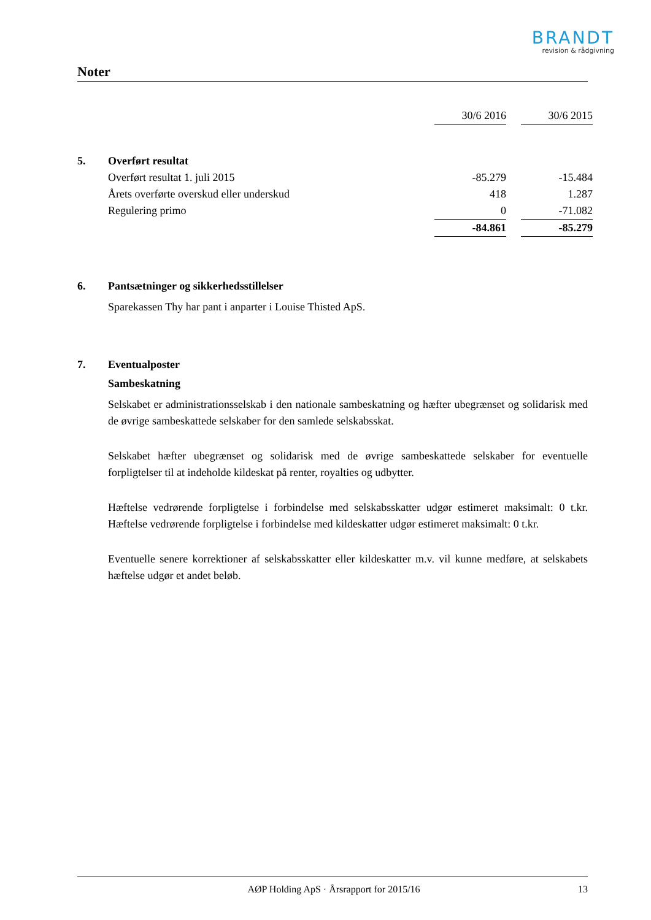BRANDT
revision & rådgivning
Noter
| | | 30/6 2016 | | 30/6 2015 |
| --- | --- | --- | --- | --- |
| 5. | Overført resultat | | | |
| | Overført resultat 1. juli 2015 | -85.279 | | -15.484 |
| | Årets overførte overskud eller underskud | 418 | | 1.287 |
| | Regulering primo | 0 | | -71.082 |
| | | -84.861 | | -85.279 |
6. Pantsætninger og sikkerhedsstillelser
Sparekassen Thy har pant i anparter i Louise Thisted ApS.
7. Eventualposter
Sambeskatning
Selskabet er administrationsselskab i den nationale sambeskatning og hæfter ubegrænset og solidarisk med de øvrige sambeskattede selskaber for den samlede selskabsskat.
Selskabet hæfter ubegrænset og solidarisk med de øvrige sambeskattede selskaber for eventuelle forpligtelser til at indeholde kildeskat på renter, royalties og udbytter.
Hæftelse vedrørende forpligtelse i forbindelse med selskabsskatter udgør estimeret maksimalt: 0 t.kr. Hæftelse vedrørende forpligtelse i forbindelse med kildeskatter udgør estimeret maksimalt: 0 t.kr.
Eventuelle senere korrektioner af selskabsskatter eller kildeskatter m.v. vil kunne medføre, at selskabets hæftelse udgør et andet beløb.
AØP Holding ApS · Årsrapport for 2015/16 13